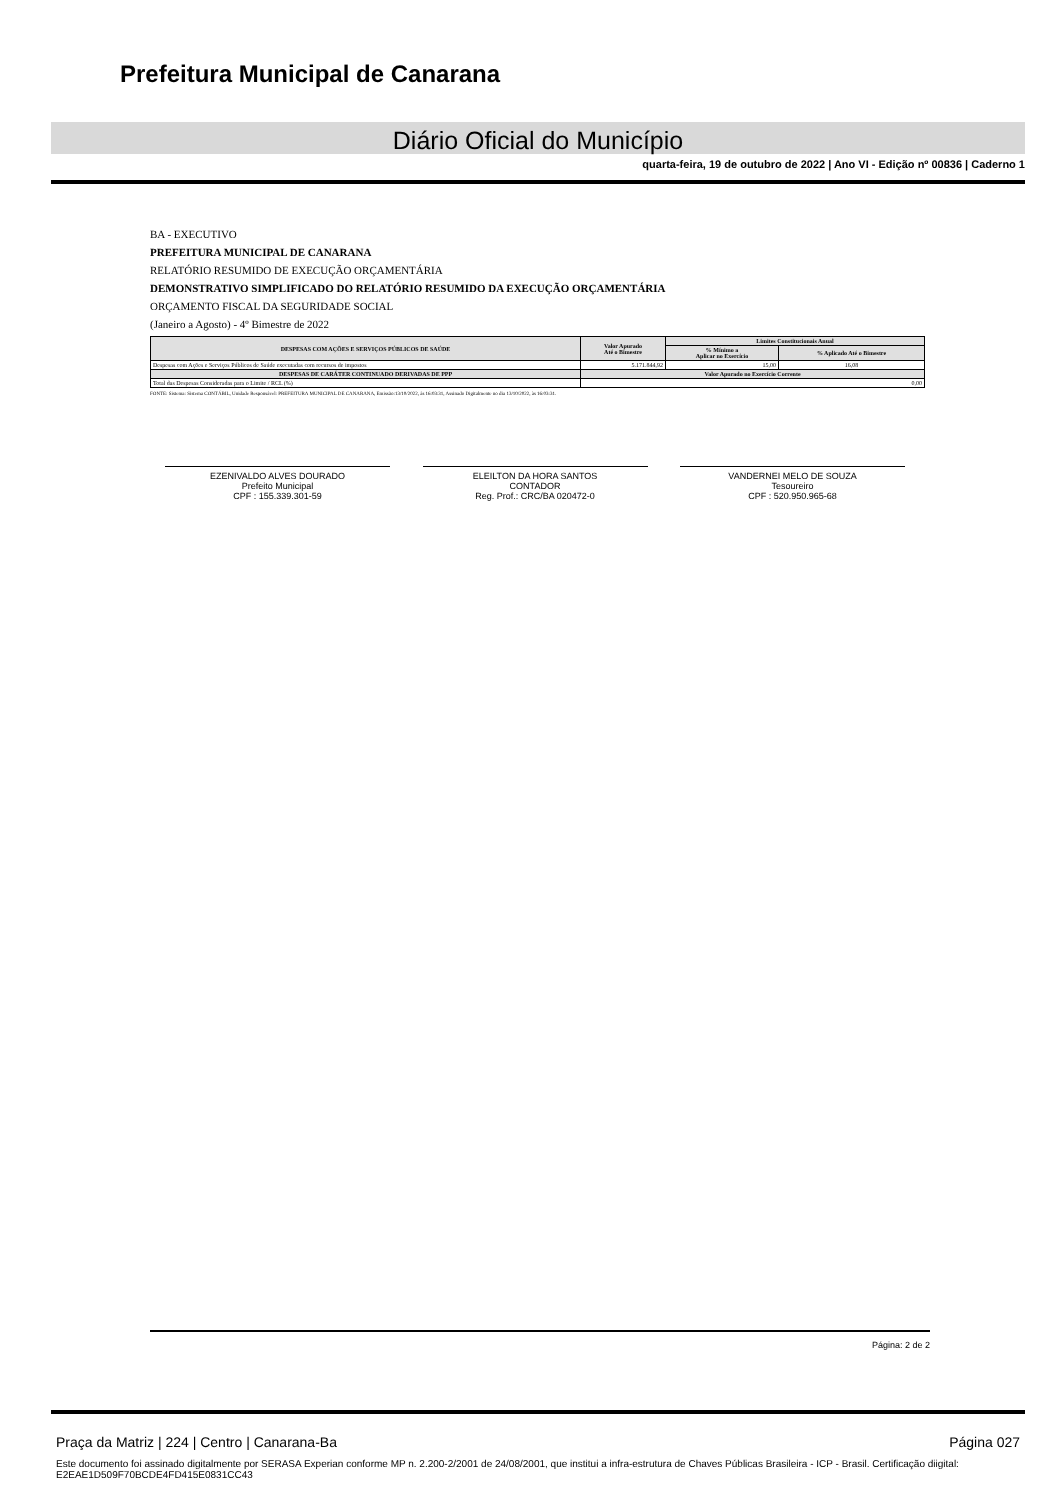Prefeitura Municipal de Canarana
Diário Oficial do Município
quarta-feira, 19 de outubro de 2022 | Ano VI - Edição nº 00836 | Caderno 1
BA - EXECUTIVO
PREFEITURA MUNICIPAL DE CANARANA
RELATÓRIO RESUMIDO DE EXECUÇÃO ORÇAMENTÁRIA
DEMONSTRATIVO SIMPLIFICADO DO RELATÓRIO RESUMIDO DA EXECUÇÃO ORÇAMENTÁRIA
ORÇAMENTO FISCAL DA SEGURIDADE SOCIAL
(Janeiro a Agosto) - 4º Bimestre de 2022
| DESPESAS COM AÇÕES E SERVIÇOS PÚBLICOS DE SAÚDE | Valor Apurado Até o Bimestre | Limites Constitucionais Anual | |
| --- | --- | --- | --- |
| | | % Mínimo a Aplicar no Exercício | % Aplicado Até o Bimestre |
| Despesas com Ações e Serviços Públicos de Saúde executadas com recursos de impostos | 5.171.844,92 | 15,00 | 16,08 |
| DESPESAS DE CARÁTER CONTINUADO DERIVADAS DE PPP | Valor Apurado no Exercício Corrente | | |
| Total das Despesas Consideradas para o Limite / RCL (%) | 0,00 | | |
FONTE: Sistema: Sistema CONTÁBIL, Unidade Responsável: PREFEITURA MUNICIPAL DE CANARANA, Emissão:13/10/2022, às 16:03:31, Assinado Digitalmente no dia 13/10/2022, às 16:03:31.
EZENIVALDO ALVES DOURADO
Prefeito Municipal
CPF : 155.339.301-59
ELEILTON DA HORA SANTOS
CONTADOR
Reg. Prof.: CRC/BA 020472-0
VANDERNEI MELO DE SOUZA
Tesoureiro
CPF : 520.950.965-68
Página: 2 de 2
Praça da Matriz | 224 | Centro | Canarana-Ba Página 027
Este documento foi assinado digitalmente por SERASA Experian conforme MP n. 2.200-2/2001 de 24/08/2001, que institui a infra-estrutura de Chaves Públicas Brasileira - ICP - Brasil. Certificação diigital: E2EAE1D509F70BCDE4FD415E0831CC43